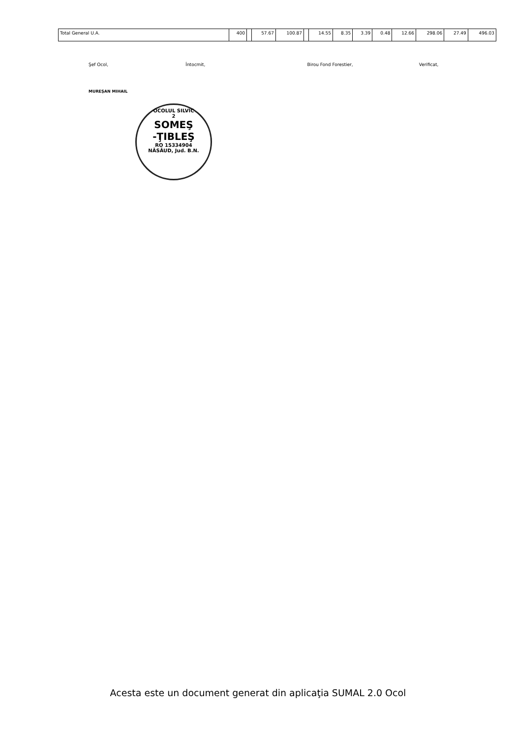| Total General U.A. | 400 | | 57.67 | 100.87 | | 14.55 | 8.35 | 3.39 | 0.48 | 12.66 | 298.06 | 27.49 | 496.03 |
Şef Ocol, Întocmit, Birou Fond Forestier, Verificat,
MUREŞAN MIHAIL
OCOLUL SILVIC
2
SOMEŞ
-ŢIBLEŞ
RO 15334904
NĂSĂUD, Jud. B.N.
Acesta este un document generat din aplicaţia SUMAL 2.0 Ocol